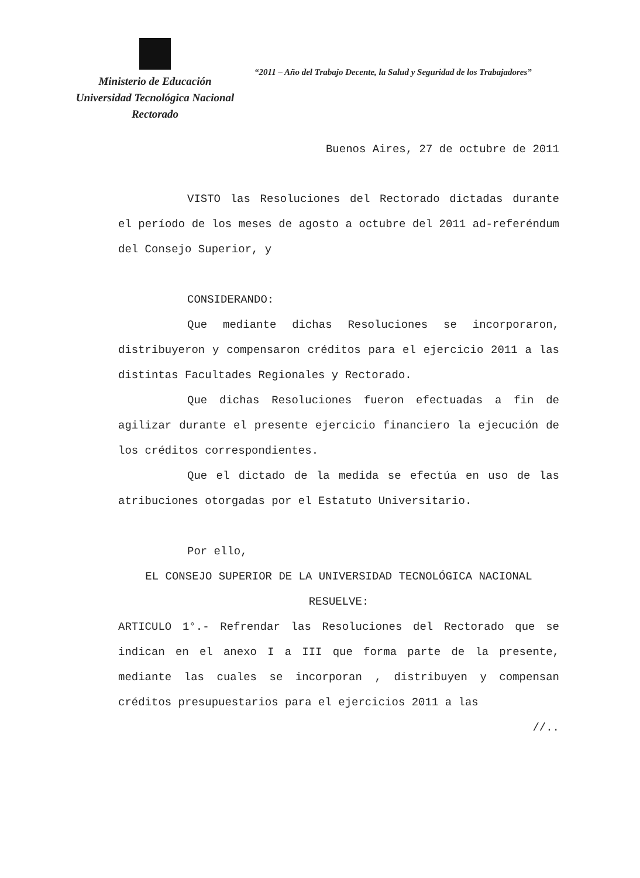Ministerio de Educación
Universidad Tecnológica Nacional
Rectorado
“2011 – Año del Trabajo Decente, la Salud y Seguridad de los Trabajadores”
Buenos Aires, 27 de octubre de 2011
VISTO las Resoluciones del Rectorado dictadas durante el período de los meses de agosto a octubre del 2011 ad-referéndum del Consejo Superior, y
CONSIDERANDO:
Que mediante dichas Resoluciones se incorporaron, distribuyeron y compensaron créditos para el ejercicio 2011 a las distintas Facultades Regionales y Rectorado.
Que dichas Resoluciones fueron efectuadas a fin de agilizar durante el presente ejercicio financiero la ejecución de los créditos correspondientes.
Que el dictado de la medida se efectúa en uso de las atribuciones otorgadas por el Estatuto Universitario.
Por ello,
EL CONSEJO SUPERIOR DE LA UNIVERSIDAD TECNOLÓGICA NACIONAL
RESUELVE:
ARTICULO 1°.- Refrendar las Resoluciones del Rectorado que se indican en el anexo I a III que forma parte de la presente, mediante las cuales se incorporan , distribuyen y compensan créditos presupuestarios para el ejercicios 2011 a las
//..